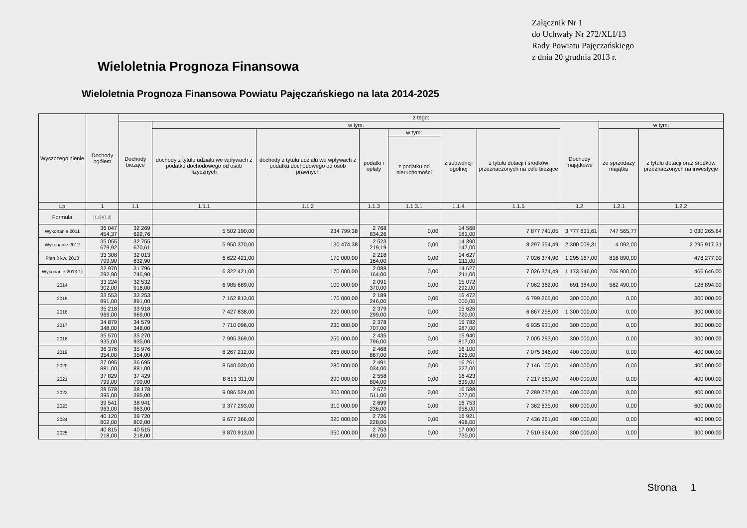Załącznik Nr 1
do Uchwały Nr 272/XLI/13
Rady Powiatu Pajęczańskiego
z dnia 20 grudnia 2013 r.
Wieloletnia Prognoza Finansowa
Wieloletnia Prognoza Finansowa Powiatu Pajęczańskiego na lata 2014-2025
| Wyszczególnienie | Dochody ogółem | z tego: | | | | | | | | | |
| --- | --- | --- | --- | --- | --- | --- | --- | --- | --- | --- | --- |
| | | Dochody bieżące | w tym: | | | | | | Dochody majątkowe | w tym: | |
| | | | dochody z tytułu udziału we wpływach z podatku dochodowego od osób fizycznych | dochody z tytułu udziału we wpływach z podatku dochodowego od osób prawnych | podatki i opłaty | w tym: | z subwencji ogólnej | z tytułu dotacji i środków przeznaczonych na cele bieżące | | ze sprzedaży majątku | z tytułu dotacji oraz środków przeznaczonych na inwestycje |
| | | | | | | z podatku od nieruchomości | | | | | |
| Lp | 1 | 1.1 | 1.1.1 | 1.1.2 | 1.1.3 | 1.1.3.1 | 1.1.4 | 1.1.5 | 1.2 | 1.2.1 | 1.2.2 |
| Formuła | [1.1]+[1.2] | | | | | | | | | | |
| Wykonanie 2011 | 36 047 454,37 | 32 269 622,76 | 5 502 190,00 | 234 799,38 | 2 768 834,26 | 0,00 | 14 568 181,00 | 7 877 741,05 | 3 777 831,61 | 747 565,77 | 3 030 265,84 |
| Wykonanie 2012 | 35 055 679,92 | 32 755 670,61 | 5 950 370,00 | 130 474,38 | 2 523 219,19 | 0,00 | 14 390 147,00 | 8 297 554,49 | 2 300 009,31 | 4 092,00 | 2 295 917,31 |
| Plan 3 kw. 2013 | 33 308 799,90 | 32 013 632,90 | 6 622 421,00 | 170 000,00 | 2 218 164,00 | 0,00 | 14 627 211,00 | 7 026 374,90 | 1 295 167,00 | 816 890,00 | 478 277,00 |
| Wykonanie 2013 1) | 32 970 292,90 | 31 796 746,90 | 6 322 421,00 | 170 000,00 | 2 088 164,00 | 0,00 | 14 627 211,00 | 7 026 374,49 | 1 173 546,00 | 706 900,00 | 466 646,00 |
| 2014 | 33 224 302,00 | 32 532 918,00 | 6 985 689,00 | 100 000,00 | 2 091 370,00 | 0,00 | 15 072 292,00 | 7 062 362,00 | 691 384,00 | 562 490,00 | 128 894,00 |
| 2015 | 33 553 891,00 | 33 253 891,00 | 7 162 813,00 | 170 000,00 | 2 189 246,00 | 0,00 | 15 472 000,00 | 6 799 265,00 | 300 000,00 | 0,00 | 300 000,00 |
| 2016 | 35 218 969,00 | 33 918 969,00 | 7 427 838,00 | 220 000,00 | 2 379 299,00 | 0,00 | 15 626 720,00 | 6 867 258,00 | 1 300 000,00 | 0,00 | 300 000,00 |
| 2017 | 34 879 348,00 | 34 579 348,00 | 7 710 096,00 | 230 000,00 | 2 378 707,00 | 0,00 | 15 782 987,00 | 6 935 931,00 | 300 000,00 | 0,00 | 300 000,00 |
| 2018 | 35 570 935,00 | 35 270 935,00 | 7 995 369,00 | 250 000,00 | 2 435 796,00 | 0,00 | 15 940 817,00 | 7 005 293,00 | 300 000,00 | 0,00 | 300 000,00 |
| 2019 | 36 376 354,00 | 35 976 354,00 | 8 267 212,00 | 265 000,00 | 2 468 867,00 | 0,00 | 16 100 225,00 | 7 075 346,00 | 400 000,00 | 0,00 | 400 000,00 |
| 2020 | 37 095 881,00 | 36 695 881,00 | 8 540 030,00 | 280 000,00 | 2 491 034,00 | 0,00 | 16 261 227,00 | 7 146 100,00 | 400 000,00 | 0,00 | 400 000,00 |
| 2021 | 37 829 799,00 | 37 429 799,00 | 8 813 311,00 | 290 000,00 | 2 558 804,00 | 0,00 | 16 423 839,00 | 7 217 561,00 | 400 000,00 | 0,00 | 400 000,00 |
| 2022 | 38 578 395,00 | 38 178 395,00 | 9 086 524,00 | 300 000,00 | 2 672 511,00 | 0,00 | 16 588 077,00 | 7 289 737,00 | 400 000,00 | 0,00 | 400 000,00 |
| 2023 | 39 541 963,00 | 38 941 963,00 | 9 377 293,00 | 310 000,00 | 2 699 236,00 | 0,00 | 16 753 958,00 | 7 362 635,00 | 600 000,00 | 0,00 | 600 000,00 |
| 2024 | 40 120 802,00 | 39 720 802,00 | 9 677 366,00 | 320 000,00 | 2 726 228,00 | 0,00 | 16 921 498,00 | 7 436 261,00 | 400 000,00 | 0,00 | 400 000,00 |
| 2025 | 40 815 218,00 | 40 515 218,00 | 9 870 913,00 | 350 000,00 | 2 753 491,00 | 0,00 | 17 090 730,00 | 7 510 624,00 | 300 000,00 | 0,00 | 300 000,00 |
Strona 1